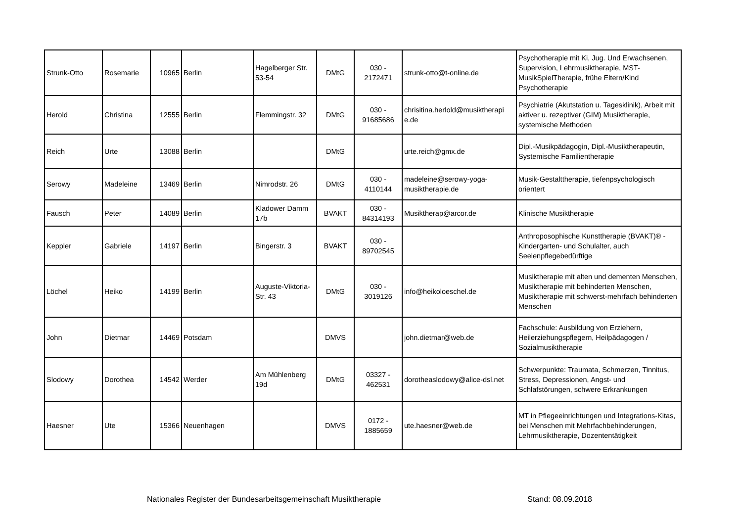| Strunk-Otto | Rosemarie | 10965 | Berlin | Hagelberger Str. 53-54 | DMtG | 030 - 2172471 | strunk-otto@t-online.de | Psychotherapie mit Ki, Jug. Und Erwachsenen, Supervision, Lehrmusiktherapie, MST-MusikSpielTherapie, frühe Eltern/Kind Psychotherapie |
| Herold | Christina | 12555 | Berlin | Flemmingstr. 32 | DMtG | 030 - 91685686 | chrisitina.herlold@musiktherapi e.de | Psychiatrie (Akutstation u. Tagesklinik), Arbeit mit aktiver u. rezeptiver (GIM) Musiktherapie, systemische Methoden |
| Reich | Urte | 13088 | Berlin | | DMtG | | urte.reich@gmx.de | Dipl.-Musikpädagogin, Dipl.-Musiktherapeutin, Systemische Familientherapie |
| Serowy | Madeleine | 13469 | Berlin | Nimrodstr. 26 | DMtG | 030 - 4110144 | madeleine@serowy-yoga-musiktherapie.de | Musik-Gestalttherapie, tiefenpsychologisch orientert |
| Fausch | Peter | 14089 | Berlin | Kladower Damm 17b | BVAKT | 030 - 84314193 | Musiktherap@arcor.de | Klinische Musiktherapie |
| Keppler | Gabriele | 14197 | Berlin | Bingerstr. 3 | BVAKT | 030 - 89702545 | | Anthroposophische Kunsttherapie (BVAKT)® - Kindergarten- und Schulalter, auch Seelenpflegebedürftige |
| Löchel | Heiko | 14199 | Berlin | Auguste-Viktoria-Str. 43 | DMtG | 030 - 3019126 | info@heikoloeschel.de | Musiktherapie mit alten und dementen Menschen, Musiktherapie mit behinderten Menschen, Musiktherapie mit schwerst-mehrfach behinderten Menschen |
| John | Dietmar | 14469 | Potsdam | | DMVS | | john.dietmar@web.de | Fachschule: Ausbildung von Erziehern, Heilerziehungspflegern, Heilpädagogen / Sozialmusiktherapie |
| Slodowy | Dorothea | 14542 | Werder | Am Mühlenberg 19d | DMtG | 03327 - 462531 | dorotheaslodowy@alice-dsl.net | Schwerpunkte: Traumata, Schmerzen, Tinnitus, Stress, Depressionen, Angst- und Schlafstörungen, schwere Erkrankungen |
| Haesner | Ute | 15366 | Neuenhagen | | DMVS | 0172 - 1885659 | ute.haesner@web.de | MT in Pflegeeinrichtungen und Integrations-Kitas, bei Menschen mit Mehrfachbehinderungen, Lehrmusiktherapie, Dozententätigkeit |
Nationales Register der Bundesarbeitsgemeinschaft Musiktherapie Stand: 08.09.2018